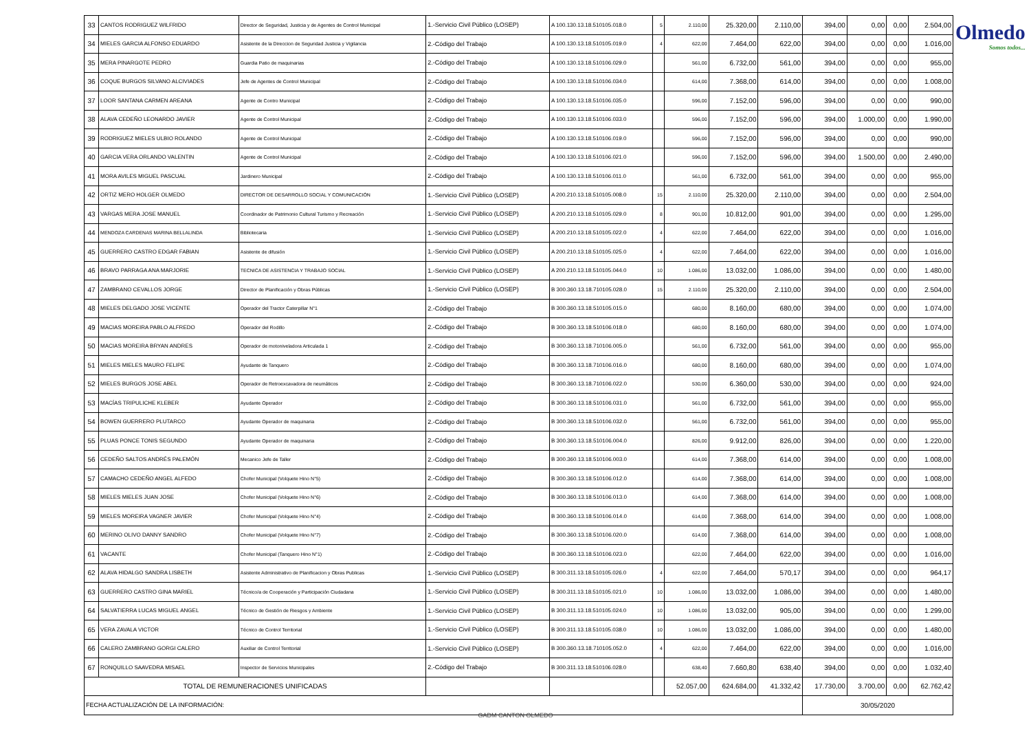Olmedo
Somos todos...
| 33 | CANTOS RODRIGUEZ WILFRIDO | Director de Seguridad, Justicia y de Agentes de Control Municipal | 1.-Servicio Civil Público (LOSEP) | A 100.130.13.18.510105.018.0 | 5 | 2.110,00 | 25.320,00 | 2.110,00 | 394,00 | 0,00 | 0,00 | 2.504,00 |
| 34 | MIELES GARCIA ALFONSO EDUARDO | Asistente de la Direccion de Seguridad Justicia y Vigilancia | 2.-Código del Trabajo | A 100.130.13.18.510105.019.0 | 4 | 622,00 | 7.464,00 | 622,00 | 394,00 | 0,00 | 0,00 | 1.016,00 |
| 35 | MERA PINARGOTE PEDRO | Guardia Patio de maquinarias | 2.-Código del Trabajo | A 100.130.13.18.510106.029.0 | | 561,00 | 6.732,00 | 561,00 | 394,00 | 0,00 | 0,00 | 955,00 |
| 36 | COQUE BURGOS SILVANO ALCIVIADES | Jefe de Agentes de Control Municipal | 2.-Código del Trabajo | A 100.130.13.18.510106.034.0 | | 614,00 | 7.368,00 | 614,00 | 394,00 | 0,00 | 0,00 | 1.008,00 |
| 37 | LOOR SANTANA CARMEN AREANA | Agente de Contro Municipal | 2.-Código del Trabajo | A 100.130.13.18.510106.035.0 | | 596,00 | 7.152,00 | 596,00 | 394,00 | 0,00 | 0,00 | 990,00 |
| 38 | ALAVA CEDEÑO LEONARDO JAVIER | Agente de Control Municipal | 2.-Código del Trabajo | A 100.130.13.18.510106.033.0 | | 596,00 | 7.152,00 | 596,00 | 394,00 | 1.000,00 | 0,00 | 1.990,00 |
| 39 | RODRIGUEZ MIELES ULBIO ROLANDO | Agente de Control Municipal | 2.-Código del Trabajo | A 100.130.13.18.510106.019.0 | | 596,00 | 7.152,00 | 596,00 | 394,00 | 0,00 | 0,00 | 990,00 |
| 40 | GARCIA VERA ORLANDO VALENTIN | Agente de Control Municipal | 2.-Código del Trabajo | A 100.130.13.18.510106.021.0 | | 596,00 | 7.152,00 | 596,00 | 394,00 | 1.500,00 | 0,00 | 2.490,00 |
| 41 | MORA AVILES MIGUEL PASCUAL | Jardinero Municipal | 2.-Código del Trabajo | A 100.130.13.18.510106.011.0 | | 561,00 | 6.732,00 | 561,00 | 394,00 | 0,00 | 0,00 | 955,00 |
| 42 | ORTIZ MERO HOLGER OLMEDO | DIRECTOR DE DESARROLLO SOCIAL Y COMUNICACIÓN | 1.-Servicio Civil Público (LOSEP) | A 200.210.13.18.510105.008.0 | 15 | 2.110,00 | 25.320,00 | 2.110,00 | 394,00 | 0,00 | 0,00 | 2.504,00 |
| 43 | VARGAS MERA JOSE MANUEL | Coordinador de Patrimonio Cultural Turismo y Recreación | 1.-Servicio Civil Público (LOSEP) | A 200.210.13.18.510105.029.0 | 8 | 901,00 | 10.812,00 | 901,00 | 394,00 | 0,00 | 0,00 | 1.295,00 |
| 44 | MENDOZA CARDENAS MARINA BELLALINDA | Bibliotecaria | 1.-Servicio Civil Público (LOSEP) | A 200.210.13.18.510105.022.0 | 4 | 622,00 | 7.464,00 | 622,00 | 394,00 | 0,00 | 0,00 | 1.016,00 |
| 45 | GUERRERO CASTRO EDGAR FABIAN | Asistente de difusión | 1.-Servicio Civil Público (LOSEP) | A 200.210.13.18.510105.025.0 | 4 | 622,00 | 7.464,00 | 622,00 | 394,00 | 0,00 | 0,00 | 1.016,00 |
| 46 | BRAVO PARRAGA ANA MARJORIE | TECNICA DE ASISTENCIA Y TRABAJO SOCIAL | 1.-Servicio Civil Público (LOSEP) | A 200.210.13.18.510105.044.0 | 10 | 1.086,00 | 13.032,00 | 1.086,00 | 394,00 | 0,00 | 0,00 | 1.480,00 |
| 47 | ZAMBRANO CEVALLOS JORGE | Director de Planificación y Obras Públicas | 1.-Servicio Civil Público (LOSEP) | B 300.360.13.18.710105.028.0 | 15 | 2.110,00 | 25.320,00 | 2.110,00 | 394,00 | 0,00 | 0,00 | 2.504,00 |
| 48 | MIELES DELGADO JOSE VICENTE | Operador del Tractor Caterpillar N°1 | 2.-Código del Trabajo | B 300.360.13.18.510105.015.0 | | 680,00 | 8.160,00 | 680,00 | 394,00 | 0,00 | 0,00 | 1.074,00 |
| 49 | MACIAS MOREIRA PABLO ALFREDO | Operador del Rodillo | 2.-Código del Trabajo | B 300.360.13.18.510106.018.0 | | 680,00 | 8.160,00 | 680,00 | 394,00 | 0,00 | 0,00 | 1.074,00 |
| 50 | MACIAS MOREIRA BRYAN ANDRES | Operador de motoniveladora Articulada 1 | 2.-Código del Trabajo | B 300.360.13.18.710106.005.0 | | 561,00 | 6.732,00 | 561,00 | 394,00 | 0,00 | 0,00 | 955,00 |
| 51 | MIELES MIELES MAURO FELIPE | Ayudante de Tanquero | 2.-Código del Trabajo | B 300.360.13.18.710106.016.0 | | 680,00 | 8.160,00 | 680,00 | 394,00 | 0,00 | 0,00 | 1.074,00 |
| 52 | MIELES BURGOS JOSE ABEL | Operador de Retroexcavadora de neumáticos | 2.-Código del Trabajo | B 300.360.13.18.710106.022.0 | | 530,00 | 6.360,00 | 530,00 | 394,00 | 0,00 | 0,00 | 924,00 |
| 53 | MACÍAS TRIPULICHE KLEBER | Ayudante Operador | 2.-Código del Trabajo | B 300.360.13.18.510106.031.0 | | 561,00 | 6.732,00 | 561,00 | 394,00 | 0,00 | 0,00 | 955,00 |
| 54 | BOWEN GUERRERO PLUTARCO | Ayudante Operador de maquinaria | 2.-Código del Trabajo | B 300.360.13.18.510106.032.0 | | 561,00 | 6.732,00 | 561,00 | 394,00 | 0,00 | 0,00 | 955,00 |
| 55 | PLUAS PONCE TONIS SEGUNDO | Ayudante Operador de maquinaria | 2.-Código del Trabajo | B 300.360.13.18.510106.004.0 | | 826,00 | 9.912,00 | 826,00 | 394,00 | 0,00 | 0,00 | 1.220,00 |
| 56 | CEDEÑO SALTOS ANDRÉS PALEMÓN | Mecanico Jefe de Taller | 2.-Código del Trabajo | B 300.360.13.18.510106.003.0 | | 614,00 | 7.368,00 | 614,00 | 394,00 | 0,00 | 0,00 | 1.008,00 |
| 57 | CAMACHO CEDEÑO ANGEL ALFEDO | Chofer Municipal (Volquete Hino N°5) | 2.-Código del Trabajo | B 300.360.13.18.510106.012.0 | | 614,00 | 7.368,00 | 614,00 | 394,00 | 0,00 | 0,00 | 1.008,00 |
| 58 | MIELES MIELES JUAN JOSE | Chofer Municipal (Volquete Hino N°6) | 2.-Código del Trabajo | B 300.360.13.18.510106.013.0 | | 614,00 | 7.368,00 | 614,00 | 394,00 | 0,00 | 0,00 | 1.008,00 |
| 59 | MIELES MOREIRA VAGNER JAVIER | Chofer Municipal (Volquete Hino N°4) | 2.-Código del Trabajo | B 300.360.13.18.510106.014.0 | | 614,00 | 7.368,00 | 614,00 | 394,00 | 0,00 | 0,00 | 1.008,00 |
| 60 | MERINO OLIVO DANNY SANDRO | Chofer Municipal (Volquete Hino N°7) | 2.-Código del Trabajo | B 300.360.13.18.510106.020.0 | | 614,00 | 7.368,00 | 614,00 | 394,00 | 0,00 | 0,00 | 1.008,00 |
| 61 | VACANTE | Chofer Municipal (Tanquero Hino N°1) | 2.-Código del Trabajo | B 300.360.13.18.510106.023.0 | | 622,00 | 7.464,00 | 622,00 | 394,00 | 0,00 | 0,00 | 1.016,00 |
| 62 | ALAVA HIDALGO SANDRA LISBETH | Asistente Administrativo de Planificacion y Obras Publicas | 1.-Servicio Civil Público (LOSEP) | B 300.311.13.18.510105.026.0 | 4 | 622,00 | 7.464,00 | 570,17 | 394,00 | 0,00 | 0,00 | 964,17 |
| 63 | GUERRERO CASTRO GINA MARIEL | Técnico/a de Cooperación y Participación Ciudadana | 1.-Servicio Civil Público (LOSEP) | B 300.311.13.18.510105.021.0 | 10 | 1.086,00 | 13.032,00 | 1.086,00 | 394,00 | 0,00 | 0,00 | 1.480,00 |
| 64 | SALVATIERRA LUCAS MIGUEL ANGEL | Técnico de Gestión de Riesgos y Ambiente | 1.-Servicio Civil Público (LOSEP) | B 300.311.13.18.510105.024.0 | 10 | 1.086,00 | 13.032,00 | 905,00 | 394,00 | 0,00 | 0,00 | 1.299,00 |
| 65 | VERA ZAVALA VICTOR | Técnico de Control Territorial | 1.-Servicio Civil Público (LOSEP) | B 300.311.13.18.510105.038.0 | 10 | 1.086,00 | 13.032,00 | 1.086,00 | 394,00 | 0,00 | 0,00 | 1.480,00 |
| 66 | CALERO ZAMBRANO GORGI CALERO | Auxiliar de Control Territorial | 1.-Servicio Civil Público (LOSEP) | B 300.360.13.18.710105.052.0 | 4 | 622,00 | 7.464,00 | 622,00 | 394,00 | 0,00 | 0,00 | 1.016,00 |
| 67 | RONQUILLO SAAVEDRA MISAEL | Inspector de Servicios Municipales | 2.-Código del Trabajo | B 300.311.13.18.510106.028.0 | | 638,40 | 7.660,80 | 638,40 | 394,00 | 0,00 | 0,00 | 1.032,40 |
| TOTAL DE REMUNERACIONES UNIFICADAS | | | | | | 52.057,00 | 624.684,00 | 41.332,42 | 17.730,00 | 3.700,00 | 0,00 | 62.762,42 |
| FECHA ACTUALIZACIÓN DE LA INFORMACIÓN: | | | | | | | | | 30/05/2020 | | | |
GADM CANTON OLMEDO